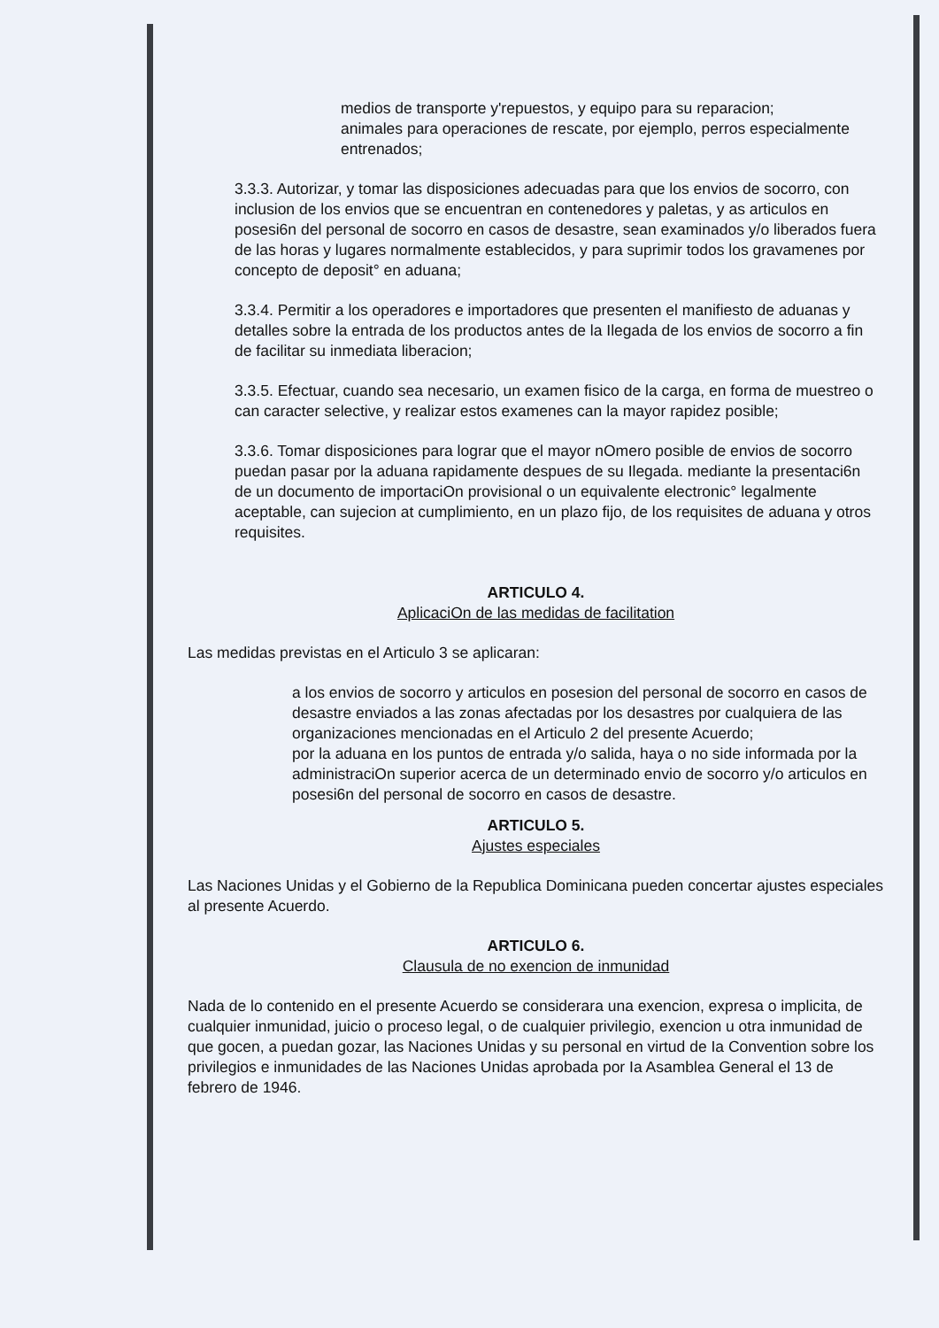medios de transporte y'repuestos, y equipo para su reparacion;
animales para operaciones de rescate, por ejemplo, perros especialmente entrenados;
3.3.3. Autorizar, y tomar las disposiciones adecuadas para que los envios de socorro, con inclusion de los envios que se encuentran en contenedores y paletas, y as articulos en posesi6n del personal de socorro en casos de desastre, sean examinados y/o liberados fuera de las horas y lugares normalmente establecidos, y para suprimir todos los gravamenes por concepto de deposit° en aduana;
3.3.4. Permitir a los operadores e importadores que presenten el manifiesto de aduanas y detalles sobre la entrada de los productos antes de la Ilegada de los envios de socorro a fin de facilitar su inmediata liberacion;
3.3.5. Efectuar, cuando sea necesario, un examen fisico de la carga, en forma de muestreo o can caracter selective, y realizar estos examenes can la mayor rapidez posible;
3.3.6. Tomar disposiciones para lograr que el mayor nOmero posible de envios de socorro puedan pasar por la aduana rapidamente despues de su Ilegada. mediante la presentaci6n de un documento de importaciOn provisional o un equivalente electronic° legalmente aceptable, can sujecion at cumplimiento, en un plazo fijo, de los requisites de aduana y otros requisites.
ARTICULO 4.
AplicaciOn de las medidas de facilitation
Las medidas previstas en el Articulo 3 se aplicaran:
a los envios de socorro y articulos en posesion del personal de socorro en casos de desastre enviados a las zonas afectadas por los desastres por cualquiera de las organizaciones mencionadas en el Articulo 2 del presente Acuerdo;
por la aduana en los puntos de entrada y/o salida, haya o no side informada por la administraciOn superior acerca de un determinado envio de socorro y/o articulos en posesi6n del personal de socorro en casos de desastre.
ARTICULO 5.
Ajustes especiales
Las Naciones Unidas y el Gobierno de la Republica Dominicana pueden concertar ajustes especiales al presente Acuerdo.
ARTICULO 6.
Clausula de no exencion de inmunidad
Nada de lo contenido en el presente Acuerdo se considerara una exencion, expresa o implicita, de cualquier inmunidad, juicio o proceso legal, o de cualquier privilegio, exencion u otra inmunidad de que gocen, a puedan gozar, las Naciones Unidas y su personal en virtud de Ia Convention sobre los privilegios e inmunidades de las Naciones Unidas aprobada por Ia Asamblea General el 13 de febrero de 1946.